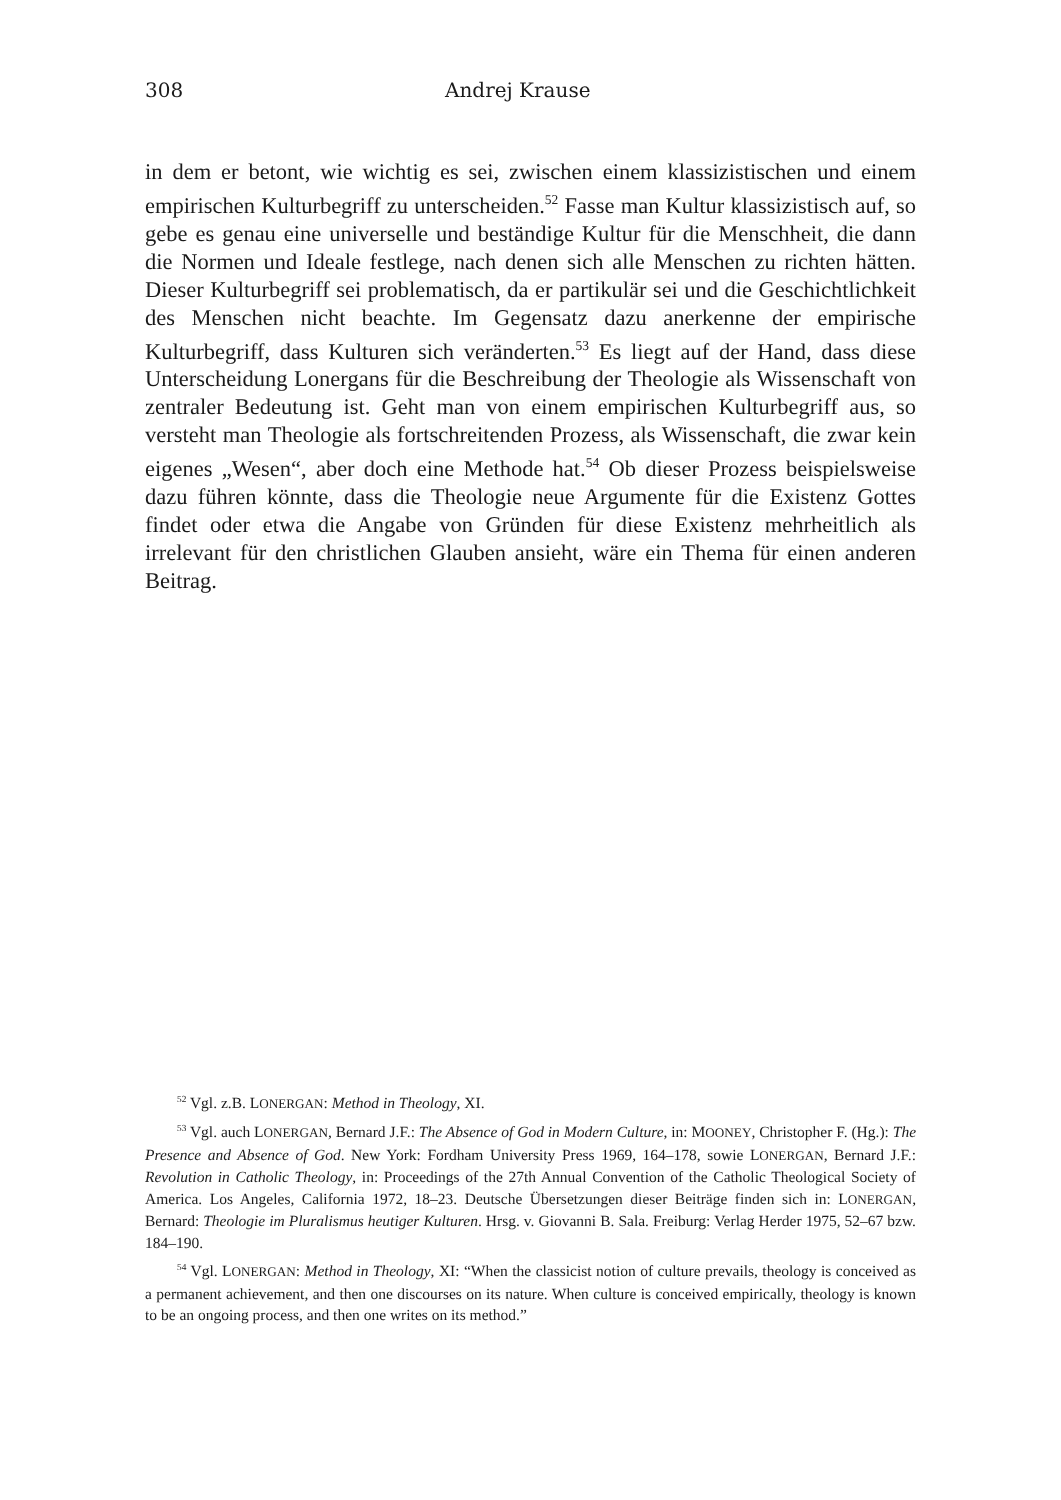308 Andrej Krause
in dem er betont, wie wichtig es sei, zwischen einem klassizistischen und einem empirischen Kulturbegriff zu unterscheiden.<sup>52</sup> Fasse man Kultur klassizistisch auf, so gebe es genau eine universelle und beständige Kultur für die Menschheit, die dann die Normen und Ideale festlege, nach denen sich alle Menschen zu richten hätten. Dieser Kulturbegriff sei problematisch, da er partikulär sei und die Geschichtlichkeit des Menschen nicht beachte. Im Gegensatz dazu anerkenne der empirische Kulturbegriff, dass Kulturen sich veränderten.<sup>53</sup> Es liegt auf der Hand, dass diese Unterscheidung Lonergans für die Beschreibung der Theologie als Wissenschaft von zentraler Bedeutung ist. Geht man von einem empirischen Kulturbegriff aus, so versteht man Theologie als fortschreitenden Prozess, als Wissenschaft, die zwar kein eigenes „Wesen“, aber doch eine Methode hat.<sup>54</sup> Ob dieser Prozess beispielsweise dazu führen könnte, dass die Theologie neue Argumente für die Existenz Gottes findet oder etwa die Angabe von Gründen für diese Existenz mehrheitlich als irrelevant für den christlichen Glauben ansieht, wäre ein Thema für einen anderen Beitrag.
<sup>52</sup> Vgl. z.B. LONERGAN: Method in Theology, XI.
<sup>53</sup> Vgl. auch LONERGAN, Bernard J.F.: The Absence of God in Modern Culture, in: MOONEY, Christopher F. (Hg.): The Presence and Absence of God. New York: Fordham University Press 1969, 164–178, sowie LONERGAN, Bernard J.F.: Revolution in Catholic Theology, in: Proceedings of the 27th Annual Convention of the Catholic Theological Society of America. Los Angeles, California 1972, 18–23. Deutsche Übersetzungen dieser Beiträge finden sich in: LONERGAN, Bernard: Theologie im Pluralismus heutiger Kulturen. Hrsg. v. Giovanni B. Sala. Freiburg: Verlag Herder 1975, 52–67 bzw. 184–190.
<sup>54</sup> Vgl. LONERGAN: Method in Theology, XI: “When the classicist notion of culture prevails, theology is conceived as a permanent achievement, and then one discourses on its nature. When culture is conceived empirically, theology is known to be an ongoing process, and then one writes on its method.”